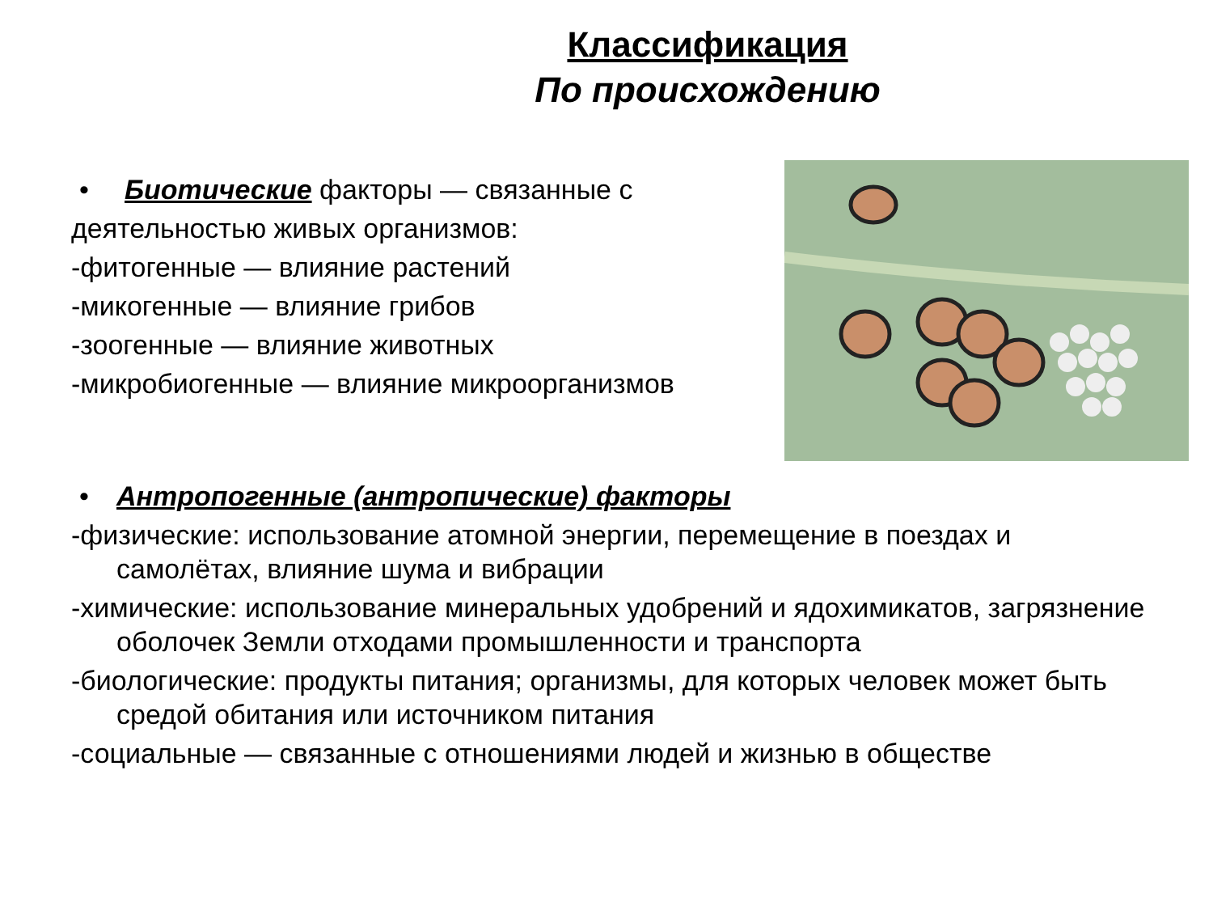Классификация
По происхождению
• Биотические факторы — связанные с
деятельностью живых организмов:
-фитогенные — влияние растений
-микогенные — влияние грибов
-зоогенные — влияние животных
-микробиогенные — влияние микроорганизмов
• Антропогенные (антропические) факторы
-физические: использование атомной энергии, перемещение в поездах и самолётах, влияние шума и вибрации
-химические: использование минеральных удобрений и ядохимикатов, загрязнение оболочек Земли отходами промышленности и транспорта
-биологические: продукты питания; организмы, для которых человек может быть средой обитания или источником питания
-социальные — связанные с отношениями людей и жизнью в обществе